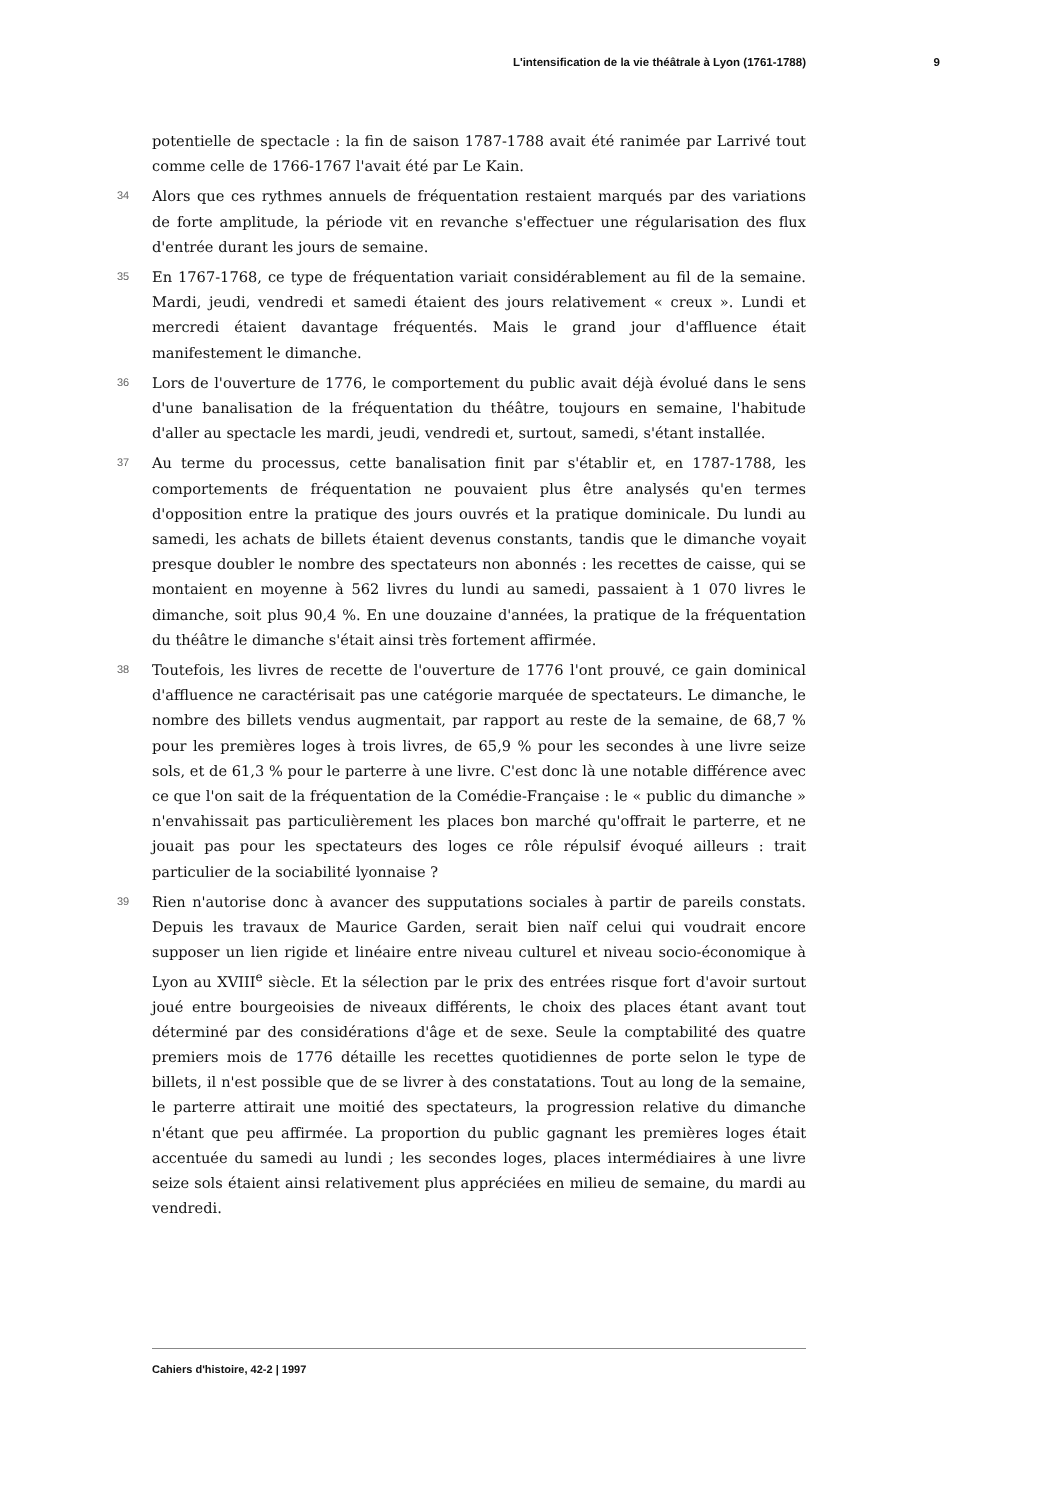L'intensification de la vie théâtrale à Lyon (1761-1788) 9
potentielle de spectacle : la fin de saison 1787-1788 avait été ranimée par Larrivé tout comme celle de 1766-1767 l'avait été par Le Kain.
34 Alors que ces rythmes annuels de fréquentation restaient marqués par des variations de forte amplitude, la période vit en revanche s'effectuer une régularisation des flux d'entrée durant les jours de semaine.
35 En 1767-1768, ce type de fréquentation variait considérablement au fil de la semaine. Mardi, jeudi, vendredi et samedi étaient des jours relativement « creux ». Lundi et mercredi étaient davantage fréquentés. Mais le grand jour d'affluence était manifestement le dimanche.
36 Lors de l'ouverture de 1776, le comportement du public avait déjà évolué dans le sens d'une banalisation de la fréquentation du théâtre, toujours en semaine, l'habitude d'aller au spectacle les mardi, jeudi, vendredi et, surtout, samedi, s'étant installée.
37 Au terme du processus, cette banalisation finit par s'établir et, en 1787-1788, les comportements de fréquentation ne pouvaient plus être analysés qu'en termes d'opposition entre la pratique des jours ouvrés et la pratique dominicale. Du lundi au samedi, les achats de billets étaient devenus constants, tandis que le dimanche voyait presque doubler le nombre des spectateurs non abonnés : les recettes de caisse, qui se montaient en moyenne à 562 livres du lundi au samedi, passaient à 1 070 livres le dimanche, soit plus 90,4 %. En une douzaine d'années, la pratique de la fréquentation du théâtre le dimanche s'était ainsi très fortement affirmée.
38 Toutefois, les livres de recette de l'ouverture de 1776 l'ont prouvé, ce gain dominical d'affluence ne caractérisait pas une catégorie marquée de spectateurs. Le dimanche, le nombre des billets vendus augmentait, par rapport au reste de la semaine, de 68,7 % pour les premières loges à trois livres, de 65,9 % pour les secondes à une livre seize sols, et de 61,3 % pour le parterre à une livre. C'est donc là une notable différence avec ce que l'on sait de la fréquentation de la Comédie-Française : le « public du dimanche » n'envahissait pas particulièrement les places bon marché qu'offrait le parterre, et ne jouait pas pour les spectateurs des loges ce rôle répulsif évoqué ailleurs : trait particulier de la sociabilité lyonnaise ?
39 Rien n'autorise donc à avancer des supputations sociales à partir de pareils constats. Depuis les travaux de Maurice Garden, serait bien naïf celui qui voudrait encore supposer un lien rigide et linéaire entre niveau culturel et niveau socio-économique à Lyon au XVIII<sup>e</sup> siècle. Et la sélection par le prix des entrées risque fort d'avoir surtout joué entre bourgeoisies de niveaux différents, le choix des places étant avant tout déterminé par des considérations d'âge et de sexe. Seule la comptabilité des quatre premiers mois de 1776 détaille les recettes quotidiennes de porte selon le type de billets, il n'est possible que de se livrer à des constatations. Tout au long de la semaine, le parterre attirait une moitié des spectateurs, la progression relative du dimanche n'étant que peu affirmée. La proportion du public gagnant les premières loges était accentuée du samedi au lundi ; les secondes loges, places intermédiaires à une livre seize sols étaient ainsi relativement plus appréciées en milieu de semaine, du mardi au vendredi.
Cahiers d'histoire, 42-2 | 1997